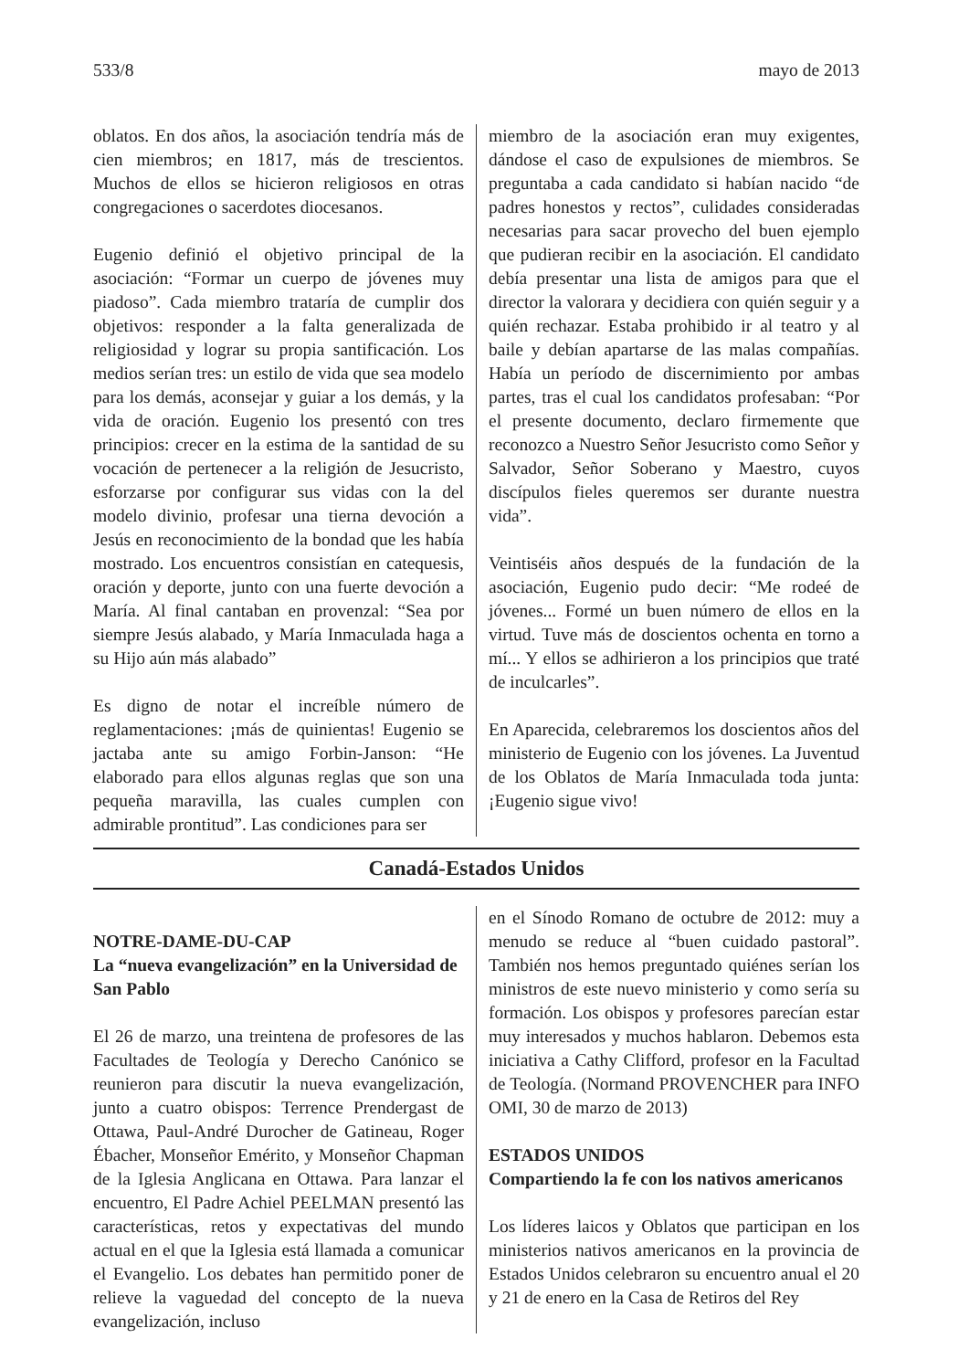533/8 mayo de 2013
oblatos. En dos años, la asociación tendría más de cien miembros; en 1817, más de trescientos. Muchos de ellos se hicieron religiosos en otras congregaciones o sacerdotes diocesanos.
Eugenio definió el objetivo principal de la asociación: “Formar un cuerpo de jóvenes muy piadoso”. Cada miembro trataría de cumplir dos objetivos: responder a la falta generalizada de religiosidad y lograr su propia santificación. Los medios serían tres: un estilo de vida que sea modelo para los demás, aconsejar y guiar a los demás, y la vida de oración. Eugenio los presentó con tres principios: crecer en la estima de la santidad de su vocación de pertenecer a la religión de Jesucristo, esforzarse por configurar sus vidas con la del modelo divinio, profesar una tierna devoción a Jesús en reconocimiento de la bondad que les había mostrado. Los encuentros consistían en catequesis, oración y deporte, junto con una fuerte devoción a María. Al final cantaban en provenzal: “Sea por siempre Jesús alabado, y María Inmaculada haga a su Hijo aún más alabado”
Es digno de notar el increíble número de reglamentaciones: ¡más de quinientas! Eugenio se jactaba ante su amigo Forbin-Janson: “He elaborado para ellos algunas reglas que son una pequeña maravilla, las cuales cumplen con admirable prontitud”. Las condiciones para ser
miembro de la asociación eran muy exigentes, dándose el caso de expulsiones de miembros. Se preguntaba a cada candidato si habían nacido “de padres honestos y rectos”, culidades consideradas necesarias para sacar provecho del buen ejemplo que pudieran recibir en la asociación. El candidato debía presentar una lista de amigos para que el director la valorara y decidiera con quién seguir y a quién rechazar. Estaba prohibido ir al teatro y al baile y debían apartarse de las malas compañías. Había un período de discernimiento por ambas partes, tras el cual los candidatos profesaban: “Por el presente documento, declaro firmemente que reconozco a Nuestro Señor Jesucristo como Señor y Salvador, Señor Soberano y Maestro, cuyos discípulos fieles queremos ser durante nuestra vida”.
Veintiséis años después de la fundación de la asociación, Eugenio pudo decir: “Me rodeé de jóvenes... Formé un buen número de ellos en la virtud. Tuve más de doscientos ochenta en torno a mí... Y ellos se adhirieron a los principios que traté de inculcarles”.
En Aparecida, celebraremos los doscientos años del ministerio de Eugenio con los jóvenes. La Juventud de los Oblatos de María Inmaculada toda junta: ¡Eugenio sigue vivo!
Canadá-Estados Unidos
NOTRE-DAME-DU-CAP
La “nueva evangelización” en la Universidad de San Pablo
El 26 de marzo, una treintena de profesores de las Facultades de Teología y Derecho Canónico se reunieron para discutir la nueva evangelización, junto a cuatro obispos: Terrence Prendergast de Ottawa, Paul-André Durocher de Gatineau, Roger Ébacher, Monseñor Emérito, y Monseñor Chapman de la Iglesia Anglicana en Ottawa. Para lanzar el encuentro, El Padre Achiel PEELMAN presentó las características, retos y expectativas del mundo actual en el que la Iglesia está llamada a comunicar el Evangelio. Los debates han permitido poner de relieve la vaguedad del concepto de la nueva evangelización, incluso
en el Sínodo Romano de octubre de 2012: muy a menudo se reduce al “buen cuidado pastoral”. También nos hemos preguntado quiénes serían los ministros de este nuevo ministerio y como sería su formación. Los obispos y profesores parecían estar muy interesados y muchos hablaron. Debemos esta iniciativa a Cathy Clifford, profesor en la Facultad de Teología. (Normand PROVENCHER para INFO OMI, 30 de marzo de 2013)
ESTADOS UNIDOS
Compartiendo la fe con los nativos americanos
Los líderes laicos y Oblatos que participan en los ministerios nativos americanos en la provincia de Estados Unidos celebraron su encuentro anual el 20 y 21 de enero en la Casa de Retiros del Rey